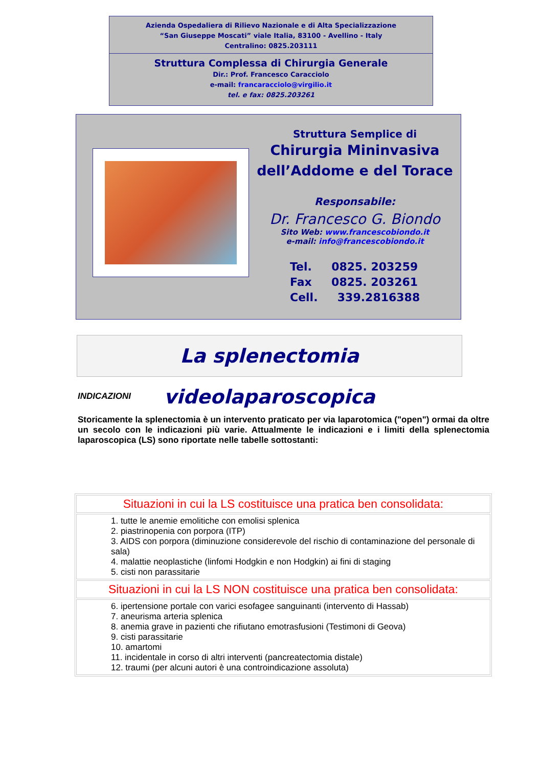Azienda Ospedaliera di Rilievo Nazionale e di Alta Specializzazione
“San Giuseppe Moscati” viale Italia, 83100 - Avellino - Italy
Centralino: 0825.203111
Struttura Complessa di Chirurgia Generale
Dir.: Prof. Francesco Caracciolo
e-mail: francaracciolo@virgilio.it
tel. e fax: 0825.203261
Struttura Semplice di
Chirurgia Mininvasiva
dell’Addome e del Torace
Responsabile:
Dr. Francesco G. Biondo
Sito Web: www.francescobiondo.it
e-mail: info@francescobiondo.it
Tel. 0825. 203259
Fax 0825. 203261
Cell. 339.2816388
La splenectomia videolaparoscopica
INDICAZIONI
Storicamente la splenectomia è un intervento praticato per via laparotomica ("open") ormai da oltre un secolo con le indicazioni più varie. Attualmente le indicazioni e i limiti della splenectomia laparoscopica (LS) sono riportate nelle tabelle sottostanti:
| Situazioni in cui la LS costituisce una pratica ben consolidata: |
| 1. tutte le anemie emolitiche con emolisi splenica 2. piastrinopenia con porpora (ITP) 3. AIDS con porpora (diminuzione considerevole del rischio di contaminazione del personale di sala) 4. malattie neoplastiche (linfomi Hodgkin e non Hodgkin) ai fini di staging 5. cisti non parassitarie |
| Situazioni in cui la LS NON costituisce una pratica ben consolidata: |
| 6. ipertensione portale con varici esofagee sanguinanti (intervento di Hassab) 7. aneurisma arteria splenica 8. anemia grave in pazienti che rifiutano emotrasfusioni (Testimoni di Geova) 9. cisti parassitarie 10. amartomi 11. incidentale in corso di altri interventi (pancreatectomia distale) 12. traumi (per alcuni autori è una controindicazione assoluta) |